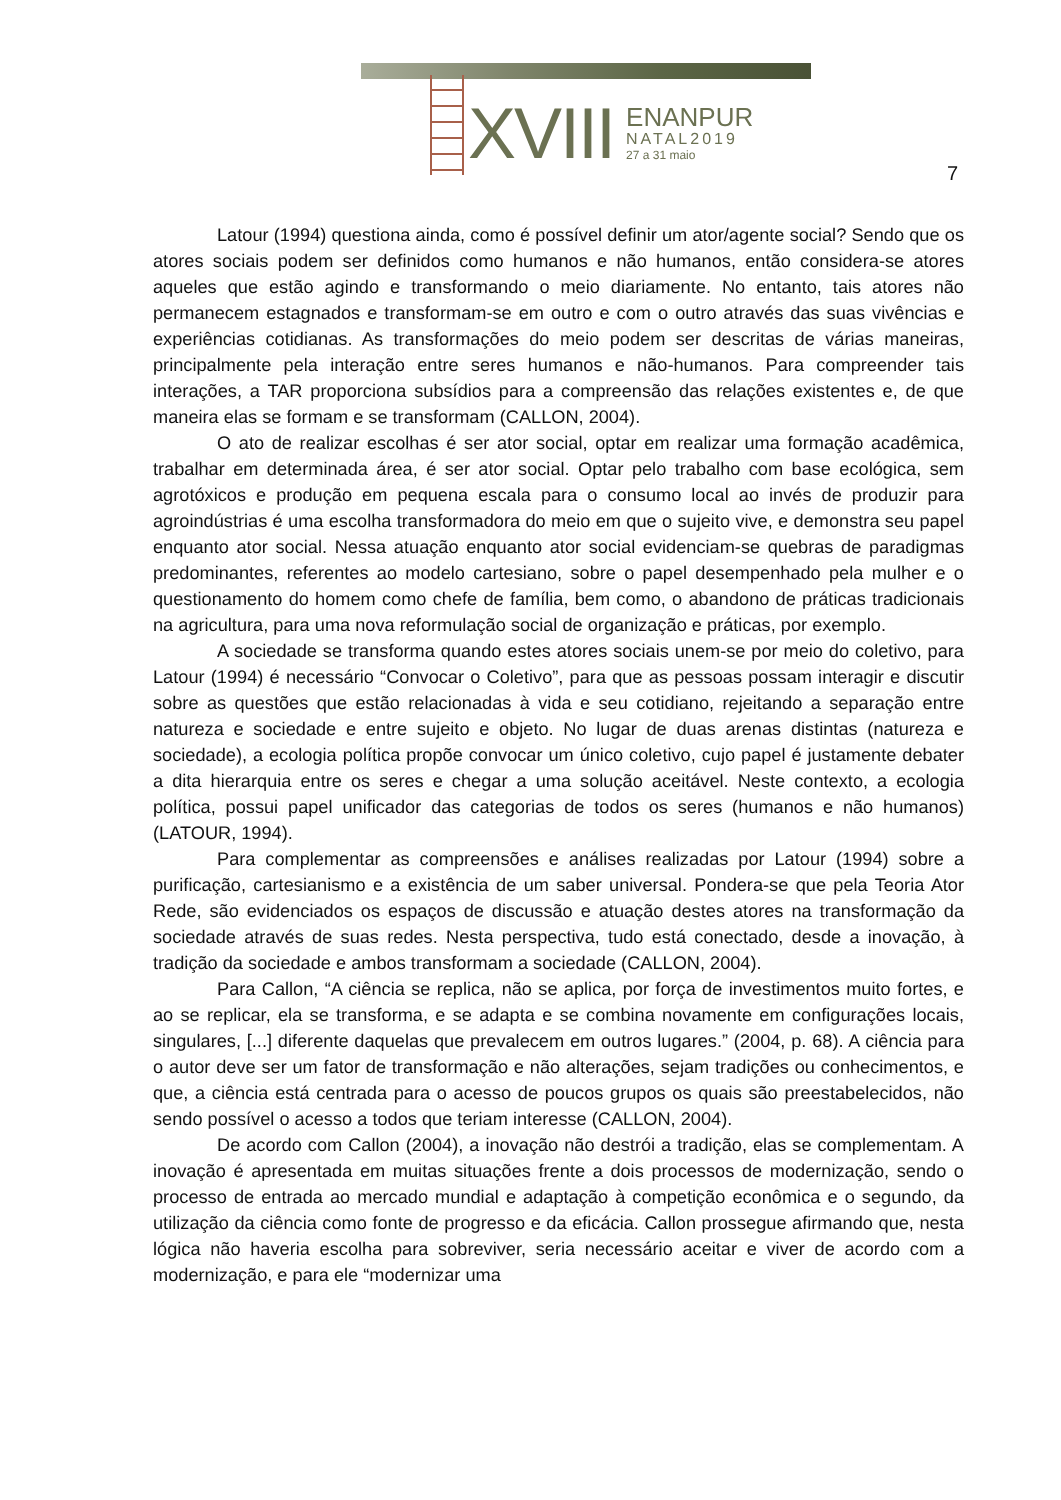XVIII
ENANPUR
NATAL2019
27 a 31 maio
7
Latour (1994) questiona ainda, como é possível definir um ator/agente social? Sendo que os atores sociais podem ser definidos como humanos e não humanos, então considera-se atores aqueles que estão agindo e transformando o meio diariamente. No entanto, tais atores não permanecem estagnados e transformam-se em outro e com o outro através das suas vivências e experiências cotidianas. As transformações do meio podem ser descritas de várias maneiras, principalmente pela interação entre seres humanos e não-humanos. Para compreender tais interações, a TAR proporciona subsídios para a compreensão das relações existentes e, de que maneira elas se formam e se transformam (CALLON, 2004).
O ato de realizar escolhas é ser ator social, optar em realizar uma formação acadêmica, trabalhar em determinada área, é ser ator social. Optar pelo trabalho com base ecológica, sem agrotóxicos e produção em pequena escala para o consumo local ao invés de produzir para agroindústrias é uma escolha transformadora do meio em que o sujeito vive, e demonstra seu papel enquanto ator social. Nessa atuação enquanto ator social evidenciam-se quebras de paradigmas predominantes, referentes ao modelo cartesiano, sobre o papel desempenhado pela mulher e o questionamento do homem como chefe de família, bem como, o abandono de práticas tradicionais na agricultura, para uma nova reformulação social de organização e práticas, por exemplo.
A sociedade se transforma quando estes atores sociais unem-se por meio do coletivo, para Latour (1994) é necessário “Convocar o Coletivo”, para que as pessoas possam interagir e discutir sobre as questões que estão relacionadas à vida e seu cotidiano, rejeitando a separação entre natureza e sociedade e entre sujeito e objeto. No lugar de duas arenas distintas (natureza e sociedade), a ecologia política propõe convocar um único coletivo, cujo papel é justamente debater a dita hierarquia entre os seres e chegar a uma solução aceitável. Neste contexto, a ecologia política, possui papel unificador das categorias de todos os seres (humanos e não humanos) (LATOUR, 1994).
Para complementar as compreensões e análises realizadas por Latour (1994) sobre a purificação, cartesianismo e a existência de um saber universal. Pondera-se que pela Teoria Ator Rede, são evidenciados os espaços de discussão e atuação destes atores na transformação da sociedade através de suas redes. Nesta perspectiva, tudo está conectado, desde a inovação, à tradição da sociedade e ambos transformam a sociedade (CALLON, 2004).
Para Callon, “A ciência se replica, não se aplica, por força de investimentos muito fortes, e ao se replicar, ela se transforma, e se adapta e se combina novamente em configurações locais, singulares, [...] diferente daquelas que prevalecem em outros lugares.” (2004, p. 68). A ciência para o autor deve ser um fator de transformação e não alterações, sejam tradições ou conhecimentos, e que, a ciência está centrada para o acesso de poucos grupos os quais são preestabelecidos, não sendo possível o acesso a todos que teriam interesse (CALLON, 2004).
De acordo com Callon (2004), a inovação não destrói a tradição, elas se complementam. A inovação é apresentada em muitas situações frente a dois processos de modernização, sendo o processo de entrada ao mercado mundial e adaptação à competição econômica e o segundo, da utilização da ciência como fonte de progresso e da eficácia. Callon prossegue afirmando que, nesta lógica não haveria escolha para sobreviver, seria necessário aceitar e viver de acordo com a modernização, e para ele “modernizar uma